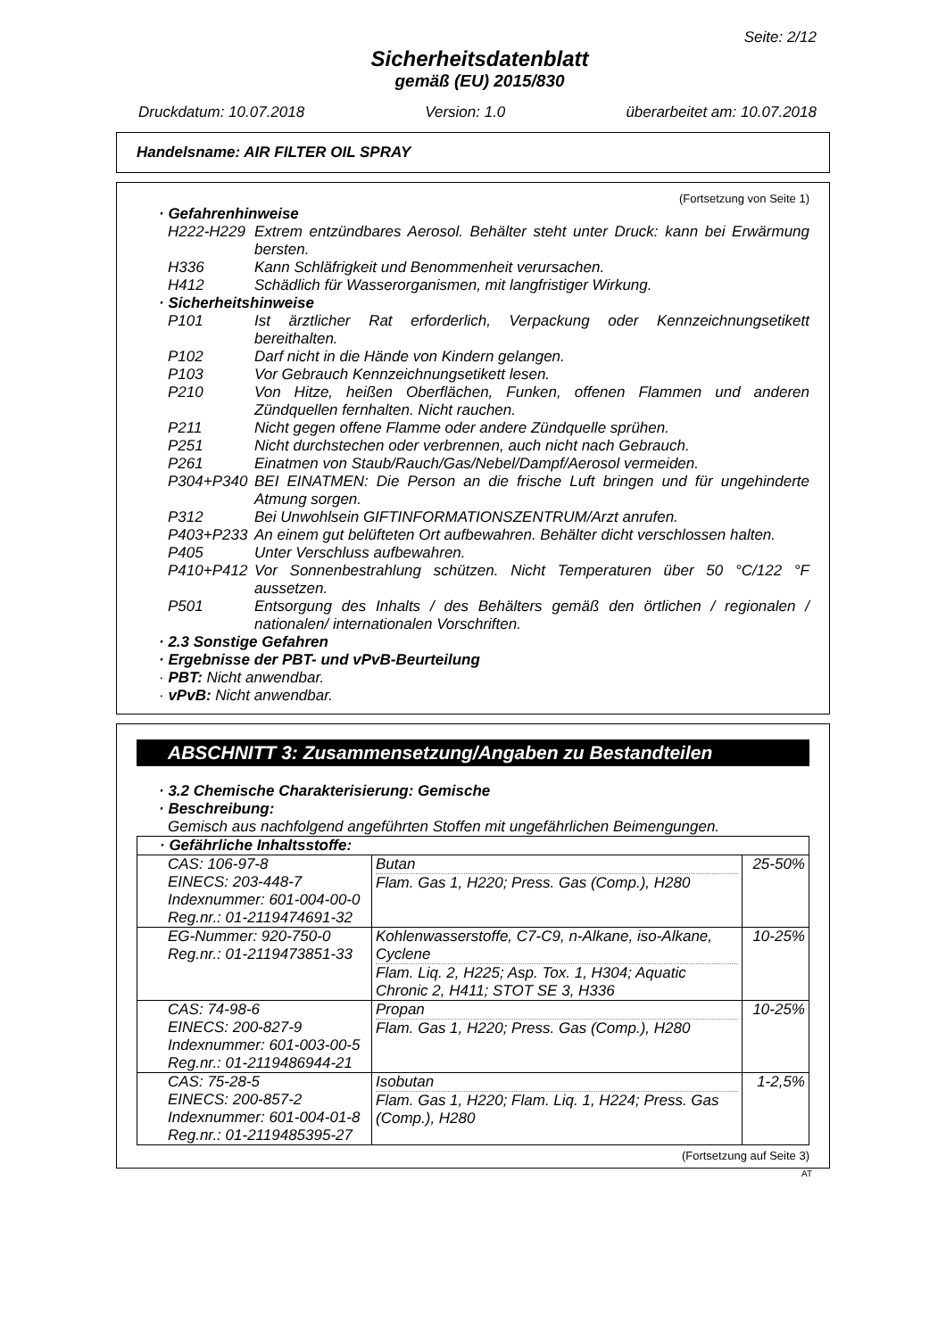Seite: 2/12
Sicherheitsdatenblatt
gemäß (EU) 2015/830
Druckdatum: 10.07.2018 Version: 1.0 überarbeitet am: 10.07.2018
Handelsname: AIR FILTER OIL SPRAY
(Fortsetzung von Seite 1)
· Gefahrenhinweise
H222-H229 Extrem entzündbares Aerosol. Behälter steht unter Druck: kann bei Erwärmung bersten.
H336 Kann Schläfrigkeit und Benommenheit verursachen.
H412 Schädlich für Wasserorganismen, mit langfristiger Wirkung.
· Sicherheitshinweise
P101 Ist ärztlicher Rat erforderlich, Verpackung oder Kennzeichnungsetikett bereithalten.
P102 Darf nicht in die Hände von Kindern gelangen.
P103 Vor Gebrauch Kennzeichnungsetikett lesen.
P210 Von Hitze, heißen Oberflächen, Funken, offenen Flammen und anderen Zündquellen fernhalten. Nicht rauchen.
P211 Nicht gegen offene Flamme oder andere Zündquelle sprühen.
P251 Nicht durchstechen oder verbrennen, auch nicht nach Gebrauch.
P261 Einatmen von Staub/Rauch/Gas/Nebel/Dampf/Aerosol vermeiden.
P304+P340 BEI EINATMEN: Die Person an die frische Luft bringen und für ungehinderte Atmung sorgen.
P312 Bei Unwohlsein GIFTINFORMATIONSZENTRUM/Arzt anrufen.
P403+P233 An einem gut belüfteten Ort aufbewahren. Behälter dicht verschlossen halten.
P405 Unter Verschluss aufbewahren.
P410+P412 Vor Sonnenbestrahlung schützen. Nicht Temperaturen über 50 °C/122 °F aussetzen.
P501 Entsorgung des Inhalts / des Behälters gemäß den örtlichen / regionalen / nationalen/ internationalen Vorschriften.
· 2.3 Sonstige Gefahren
· Ergebnisse der PBT- und vPvB-Beurteilung
· PBT: Nicht anwendbar.
· vPvB: Nicht anwendbar.
ABSCHNITT 3: Zusammensetzung/Angaben zu Bestandteilen
· 3.2 Chemische Charakterisierung: Gemische
· Beschreibung:
Gemisch aus nachfolgend angeführten Stoffen mit ungefährlichen Beimengungen.
| · Gefährliche Inhaltsstoffe: | | |
| CAS: 106-97-8 EINECS: 203-448-7 Indexnummer: 601-004-00-0 Reg.nr.: 01-2119474691-32 | Butan Flam. Gas 1, H220; Press. Gas (Comp.), H280 | 25-50% |
| EG-Nummer: 920-750-0 Reg.nr.: 01-2119473851-33 | Kohlenwasserstoffe, C7-C9, n-Alkane, iso-Alkane, Cyclene Flam. Liq. 2, H225; Asp. Tox. 1, H304; Aquatic Chronic 2, H411; STOT SE 3, H336 | 10-25% |
| CAS: 74-98-6 EINECS: 200-827-9 Indexnummer: 601-003-00-5 Reg.nr.: 01-2119486944-21 | Propan Flam. Gas 1, H220; Press. Gas (Comp.), H280 | 10-25% |
| CAS: 75-28-5 EINECS: 200-857-2 Indexnummer: 601-004-01-8 Reg.nr.: 01-2119485395-27 | Isobutan Flam. Gas 1, H220; Flam. Liq. 1, H224; Press. Gas (Comp.), H280 | 1-2,5% |
(Fortsetzung auf Seite 3)
AT